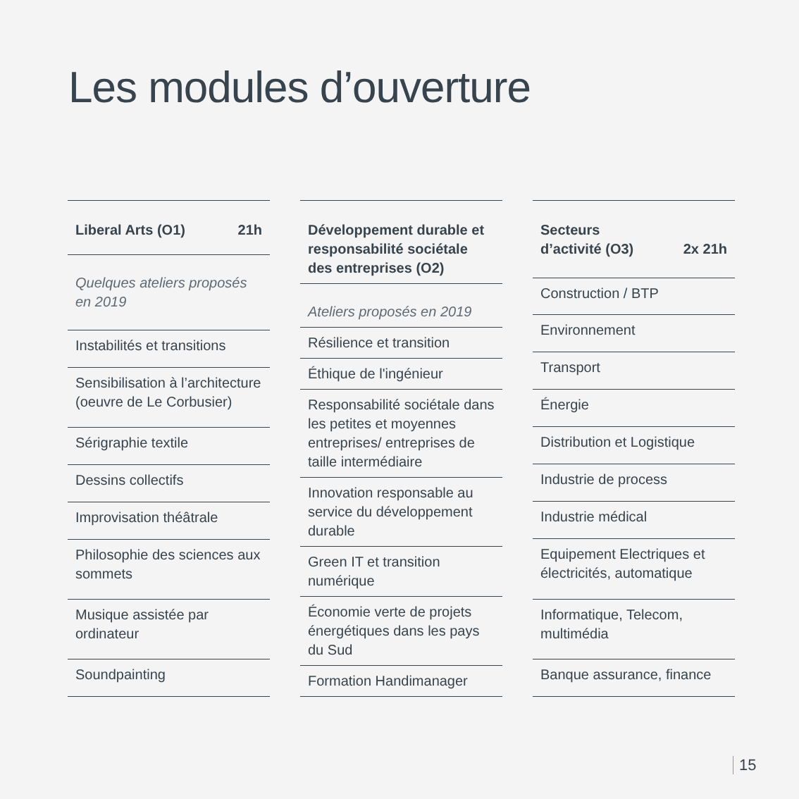Les modules d’ouverture
| Liberal Arts (O1) 21h |
| --- |
| Quelques ateliers proposés en 2019 |
| Instabilités et transitions |
| Sensibilisation à l’architecture (oeuvre de Le Corbusier) |
| Sérigraphie textile |
| Dessins collectifs |
| Improvisation théâtrale |
| Philosophie des sciences aux sommets |
| Musique assistée par ordinateur |
| Soundpainting |
| Développement durable et responsabilité sociétale des entreprises (O2) |
| --- |
| Ateliers proposés en 2019 |
| Résilience et transition |
| Éthique de l'ingénieur |
| Responsabilité sociétale dans les petites et moyennes entreprises/ entreprises de taille intermédiaire |
| Innovation responsable au service du développement durable |
| Green IT et transition numérique |
| Économie verte de projets énergétiques dans les pays du Sud |
| Formation Handimanager |
| Secteurs d’activité (O3) 2x 21h |
| --- |
| Construction / BTP |
| Environnement |
| Transport |
| Énergie |
| Distribution et Logistique |
| Industrie de process |
| Industrie médical |
| Equipement Electriques et électricités, automatique |
| Informatique, Telecom, multimédia |
| Banque assurance, finance |
15